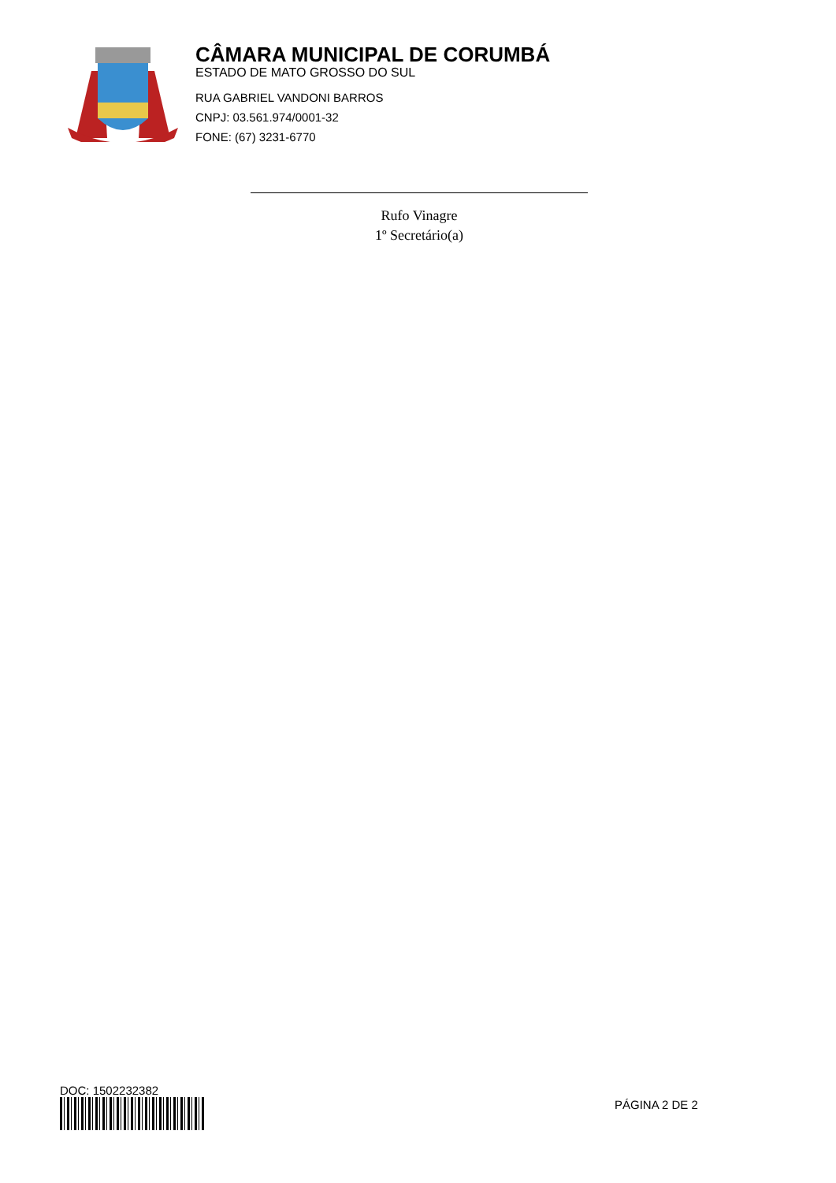CÂMARA MUNICIPAL DE CORUMBÁ
ESTADO DE MATO GROSSO DO SUL
RUA GABRIEL VANDONI BARROS
CNPJ: 03.561.974/0001-32
FONE: (67) 3231-6770
Rufo Vinagre
1º Secretário(a)
DOC: 1502232382
PÁGINA 2 DE 2